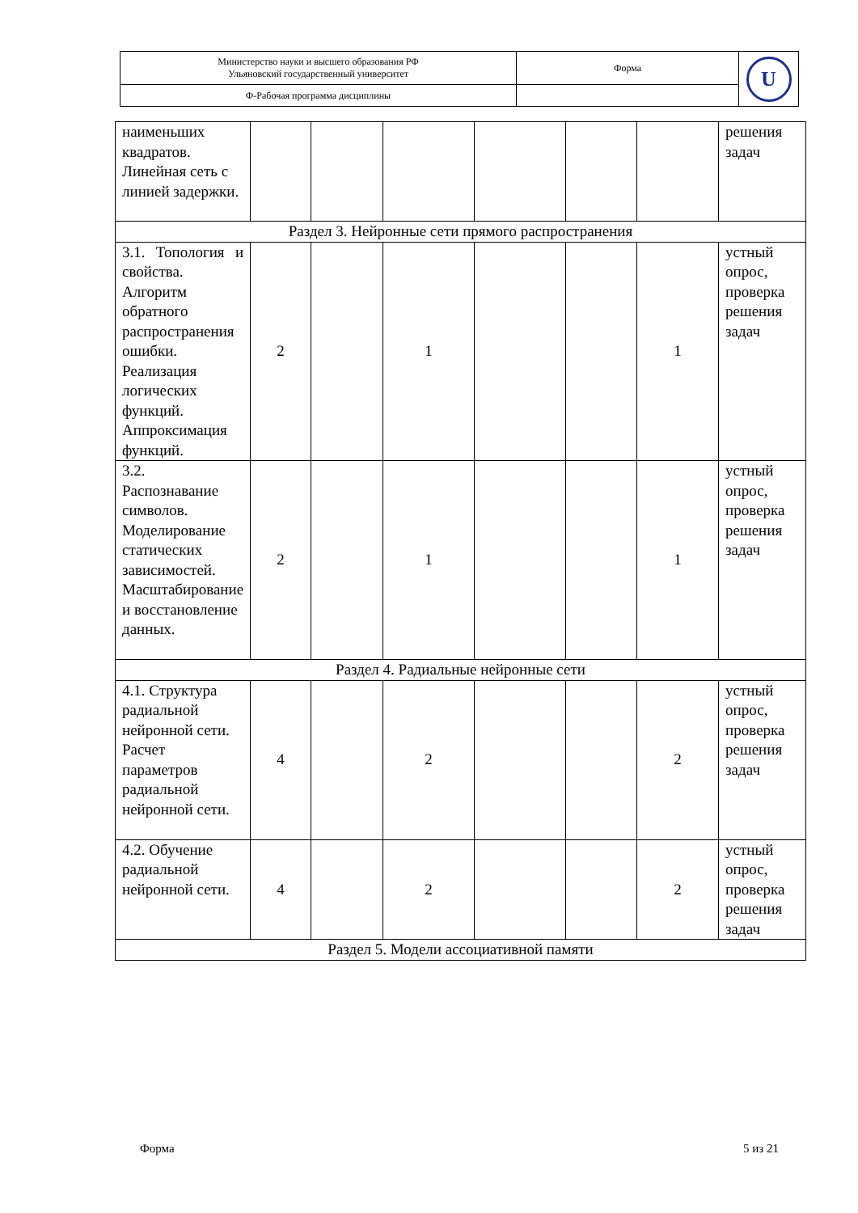| Министерство науки и высшего образования РФ Ульяновский государственный университет | Форма | U |
| Ф-Рабочая программа дисциплины | | |
| наименьших квадратов. Линейная сеть с линией задержки. | | | | | | | решения задач |
| Раздел 3. Нейронные сети прямого распространения | | | | | | | |
| 3.1. Топология и свойства. Алгоритм обратного распространения ошибки. Реализация логических функций. Аппроксимация функций. | 2 | | 1 | | | 1 | устный опрос, проверка решения задач |
| 3.2. Распознавание символов. Моделирование статических зависимостей. Масштабирование и восстановление данных. | 2 | | 1 | | | 1 | устный опрос, проверка решения задач |
| Раздел 4. Радиальные нейронные сети | | | | | | | |
| 4.1. Структура радиальной нейронной сети. Расчет параметров радиальной нейронной сети. | 4 | | 2 | | | 2 | устный опрос, проверка решения задач |
| 4.2. Обучение радиальной нейронной сети. | 4 | | 2 | | | 2 | устный опрос, проверка решения задач |
| Раздел 5. Модели ассоциативной памяти | | | | | | | |
Форма 5 из 21